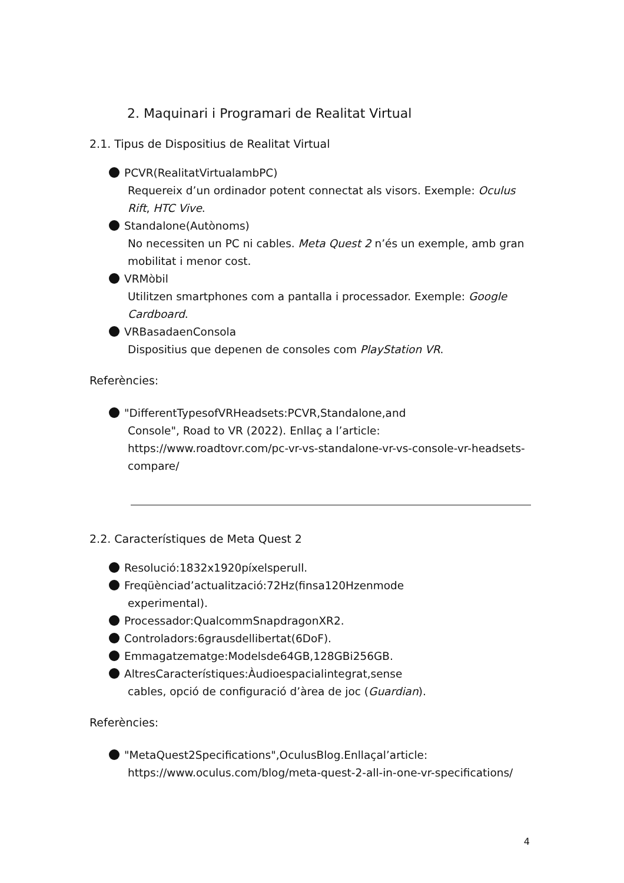2. Maquinari i Programari de Realitat Virtual
2.1. Tipus de Dispositius de Realitat Virtual
PCVR(RealitatVirtualambPC)
Requereix d’un ordinador potent connectat als visors. Exemple: Oculus Rift, HTC Vive.
Standalone(Autònoms)
No necessiten un PC ni cables. Meta Quest 2 n’és un exemple, amb gran mobilitat i menor cost.
VRMòbil
Utilitzen smartphones com a pantalla i processador. Exemple: Google Cardboard.
VRBasadaenConsola
Dispositius que depenen de consoles com PlayStation VR.
Referències:
"DifferentTypesofVRHeadsets:PCVR,Standalone,and
Console", Road to VR (2022). Enllaç a l’article: https://www.roadtovr.com/pc-vr-vs-standalone-vr-vs-console-vr-headsets-compare/
2.2. Característiques de Meta Quest 2
Resolució:1832x1920píxelsperull.
Freqüènciad’actualització:72Hz(finsa120Hzenmode
experimental).
Processador:QualcommSnapdragonXR2.
Controladors:6grausdellibertat(6DoF).
Emmagatzematge:Modelsde64GB,128GBi256GB.
AltresCaracterístiques:Àudioespacialintegrat,sense
cables, opció de configuració d’àrea de joc (Guardian).
Referències:
"MetaQuest2Specifications",OculusBlog.Enllaçal’article:
https://www.oculus.com/blog/meta-quest-2-all-in-one-vr-specifications/
4